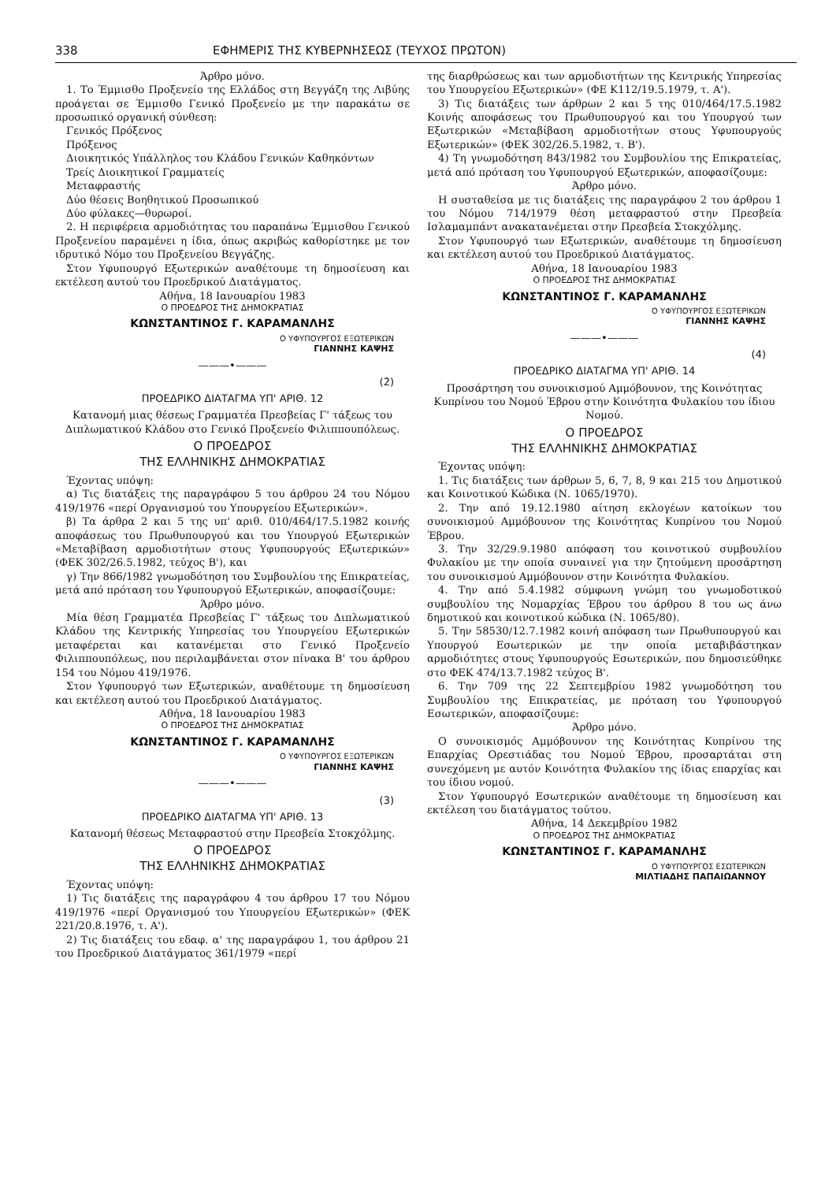338 ΕΦΗΜΕΡΙΣ ΤΗΣ ΚΥΒΕΡΝΗΣΕΩΣ (ΤΕΥΧΟΣ ΠΡΩΤΟΝ)
Άρθρο μόνο.
1. Το Έμμισθο Προξενείο της Ελλάδος στη Βεγγάζη της Λιβύης προάγεται σε Έμμισθο Γενικό Προξενείο με την παρακάτω σε προσωπικό οργανική σύνθεση:
Γενικός Πρόξενος
Πρόξενος
Διοικητικός Υπάλληλος του Κλάδου Γενικών Καθηκόντων
Τρείς Διοικητικοί Γραμματείς
Μεταφραστής
Δύο θέσεις Βοηθητικού Προσωπικού
Δύο φύλακες—θυρωροί.
2. Η περιφέρεια αρμοδιότητας του παραπάνω Έμμισθου Γενικού Προξενείου παραμένει η ίδια, όπως ακριβώς καθορίστηκε με τον ιδρυτικό Νόμο του Προξενείου Βεγγάζης.
Στον Υφυπουργό Εξωτερικών αναθέτουμε τη δημοσίευση και εκτέλεση αυτού του Προεδρικού Διατάγματος.
Αθήνα, 18 Ιανουαρίου 1983
Ο ΠΡΟΕΔΡΟΣ ΤΗΣ ΔΗΜΟΚΡΑΤΙΑΣ
ΚΩΝΣΤΑΝΤΙΝΟΣ Γ. ΚΑΡΑΜΑΝΛΗΣ
Ο ΥΦΥΠΟΥΡΓΟΣ ΕΞΩΤΕΡΙΚΩΝ
ΓΙΑΝΝΗΣ ΚΑΨΗΣ
———•———
(2)
ΠΡΟΕΔΡΙΚΟ ΔΙΑΤΑΓΜΑ ΥΠ' ΑΡΙΘ. 12
Κατανομή μιας θέσεως Γραμματέα Πρεσβείας Γ' τάξεως του Διπλωματικού Κλάδου στο Γενικό Προξενείο Φιλιππουπόλεως.
Ο ΠΡΟΕΔΡΟΣ
ΤΗΣ ΕΛΛΗΝΙΚΗΣ ΔΗΜΟΚΡΑΤΙΑΣ
Έχοντας υπόψη:
α) Τις διατάξεις της παραγράφου 5 του άρθρου 24 του Νόμου 419/1976 «περί Οργανισμού του Υπουργείου Εξωτερικών».
β) Τα άρθρα 2 και 5 της υπ' αριθ. 010/464/17.5.1982 κοινής αποφάσεως του Πρωθυπουργού και του Υπουργού Εξωτερικών «Μεταβίβαση αρμοδιοτήτων στους Υφυπουργούς Εξωτερικών» (ΦΕΚ 302/26.5.1982, τεύχος Β'), και
γ) Την 866/1982 γνωμοδότηση του Συμβουλίου της Επικρατείας, μετά από πρόταση του Υφυπουργού Εξωτερικών, αποφασίζουμε:
Άρθρο μόνο.
Μία θέση Γραμματέα Πρεσβείας Γ' τάξεως του Διπλωματικού Κλάδου της Κεντρικής Υπηρεσίας του Υπουργείου Εξωτερικών μεταφέρεται και κατανέμεται στο Γενικό Προξενείο Φιλιππουπόλεως, που περιλαμβάνεται στον πίνακα Β' του άρθρου 154 του Νόμου 419/1976.
Στον Υφυπουργό των Εξωτερικών, αναθέτουμε τη δημοσίευση και εκτέλεση αυτού του Προεδρικού Διατάγματος.
Αθήνα, 18 Ιανουαρίου 1983
Ο ΠΡΟΕΔΡΟΣ ΤΗΣ ΔΗΜΟΚΡΑΤΙΑΣ
ΚΩΝΣΤΑΝΤΙΝΟΣ Γ. ΚΑΡΑΜΑΝΛΗΣ
Ο ΥΦΥΠΟΥΡΓΟΣ ΕΞΩΤΕΡΙΚΩΝ
ΓΙΑΝΝΗΣ ΚΑΨΗΣ
———•———
(3)
ΠΡΟΕΔΡΙΚΟ ΔΙΑΤΑΓΜΑ ΥΠ' ΑΡΙΘ. 13
Κατανομή θέσεως Μεταφραστού στην Πρεσβεία Στοκχόλμης.
Ο ΠΡΟΕΔΡΟΣ
ΤΗΣ ΕΛΛΗΝΙΚΗΣ ΔΗΜΟΚΡΑΤΙΑΣ
Έχοντας υπόψη:
1) Τις διατάξεις της παραγράφου 4 του άρθρου 17 του Νόμου 419/1976 «περί Οργανισμού του Υπουργείου Εξωτερικών» (ΦΕΚ 221/20.8.1976, τ. Α').
2) Τις διατάξεις του εδαφ. α' της παραγράφου 1, του άρθρου 21 του Προεδρικού Διατάγματος 361/1979 «περί
της διαρθρώσεως και των αρμοδιοτήτων της Κεντρικής Υπηρεσίας του Υπουργείου Εξωτερικών» (ΦΕ Κ112/19.5.1979, τ. Α').
3) Τις διατάξεις των άρθρων 2 και 5 της 010/464/17.5.1982 Κοινής αποφάσεως του Πρωθυπουργού και του Υπουργού των Εξωτερικών «Μεταβίβαση αρμοδιοτήτων στους Υφυπουργούς Εξωτερικών» (ΦΕΚ 302/26.5.1982, τ. Β').
4) Τη γνωμοδότηση 843/1982 του Συμβουλίου της Επικρατείας, μετά από πρόταση του Υφυπουργού Εξωτερικών, αποφασίζουμε:
Άρθρο μόνο.
Η συσταθείσα με τις διατάξεις της παραγράφου 2 του άρθρου 1 του Νόμου 714/1979 θέση μεταφραστού στην Πρεσβεία Ισλαμαμπάντ ανακατανέμεται στην Πρεσβεία Στοκχόλμης.
Στον Υφυπουργό των Εξωτερικών, αναθέτουμε τη δημοσίευση και εκτέλεση αυτού του Προεδρικού Διατάγματος.
Αθήνα, 18 Ιανουαρίου 1983
Ο ΠΡΟΕΔΡΟΣ ΤΗΣ ΔΗΜΟΚΡΑΤΙΑΣ
ΚΩΝΣΤΑΝΤΙΝΟΣ Γ. ΚΑΡΑΜΑΝΛΗΣ
Ο ΥΦΥΠΟΥΡΓΟΣ ΕΞΩΤΕΡΙΚΩΝ
ΓΙΑΝΝΗΣ ΚΑΨΗΣ
———•———
(4)
ΠΡΟΕΔΡΙΚΟ ΔΙΑΤΑΓΜΑ ΥΠ' ΑΡΙΘ. 14
Προσάρτηση του συνοικισμού Αμμόβουνον, της Κοινότητας Κυπρίνου του Νομού Έβρου στην Κοινότητα Φυλακίου του ίδιου Νομού.
Ο ΠΡΟΕΔΡΟΣ
ΤΗΣ ΕΛΛΗΝΙΚΗΣ ΔΗΜΟΚΡΑΤΙΑΣ
Έχοντας υπόψη:
1. Τις διατάξεις των άρθρων 5, 6, 7, 8, 9 και 215 του Δημοτικού και Κοινοτικού Κώδικα (Ν. 1065/1970).
2. Την από 19.12.1980 αίτηση εκλογέων κατοίκων του συνοικισμού Αμμόβουνον της Κοινότητας Κυπρίνου του Νομού Έβρου.
3. Την 32/29.9.1980 απόφαση του κοινοτικού συμβουλίου Φυλακίου με την οποία συναινεί για την ζητούμενη προσάρτηση του συνοικισμού Αμμόβουνον στην Κοινότητα Φυλακίου.
4. Την από 5.4.1982 σύμφωνη γνώμη του γνωμοδοτικού συμβουλίου της Νομαρχίας Έβρου του άρθρου 8 του ως άνω δημοτικού και κοινοτικού κώδικα (Ν. 1065/80).
5. Την 58530/12.7.1982 κοινή απόφαση των Πρωθυπουργού και Υπουργού Εσωτερικών με την οποία μεταβιβάστηκαν αρμοδιότητες στους Υφυπουργούς Εσωτερικών, που δημοσιεύθηκε στο ΦΕΚ 474/13.7.1982 τεύχος Β'.
6. Την 709 της 22 Σεπτεμβρίου 1982 γνωμοδότηση του Συμβουλίου της Επικρατείας, με πρόταση του Υφυπουργού Εσωτερικών, αποφασίζουμε:
Άρθρο μόνο.
Ο συνοικισμός Αμμόβουνον της Κοινότητας Κυπρίνου της Επαρχίας Ορεστιάδας του Νομού Έβρου, προσαρτάται στη συνεχόμενη με αυτόν Κοινότητα Φυλακίου της ίδιας επαρχίας και του ίδιου νομού.
Στον Υφυπουργό Εσωτερικών αναθέτουμε τη δημοσίευση και εκτέλεση του διατάγματος τούτου.
Αθήνα, 14 Δεκεμβρίου 1982
Ο ΠΡΟΕΔΡΟΣ ΤΗΣ ΔΗΜΟΚΡΑΤΙΑΣ
ΚΩΝΣΤΑΝΤΙΝΟΣ Γ. ΚΑΡΑΜΑΝΛΗΣ
Ο ΥΦΥΠΟΥΡΓΟΣ ΕΣΩΤΕΡΙΚΩΝ
ΜΙΛΤΙΑΔΗΣ ΠΑΠΑΙΩΑΝΝΟΥ